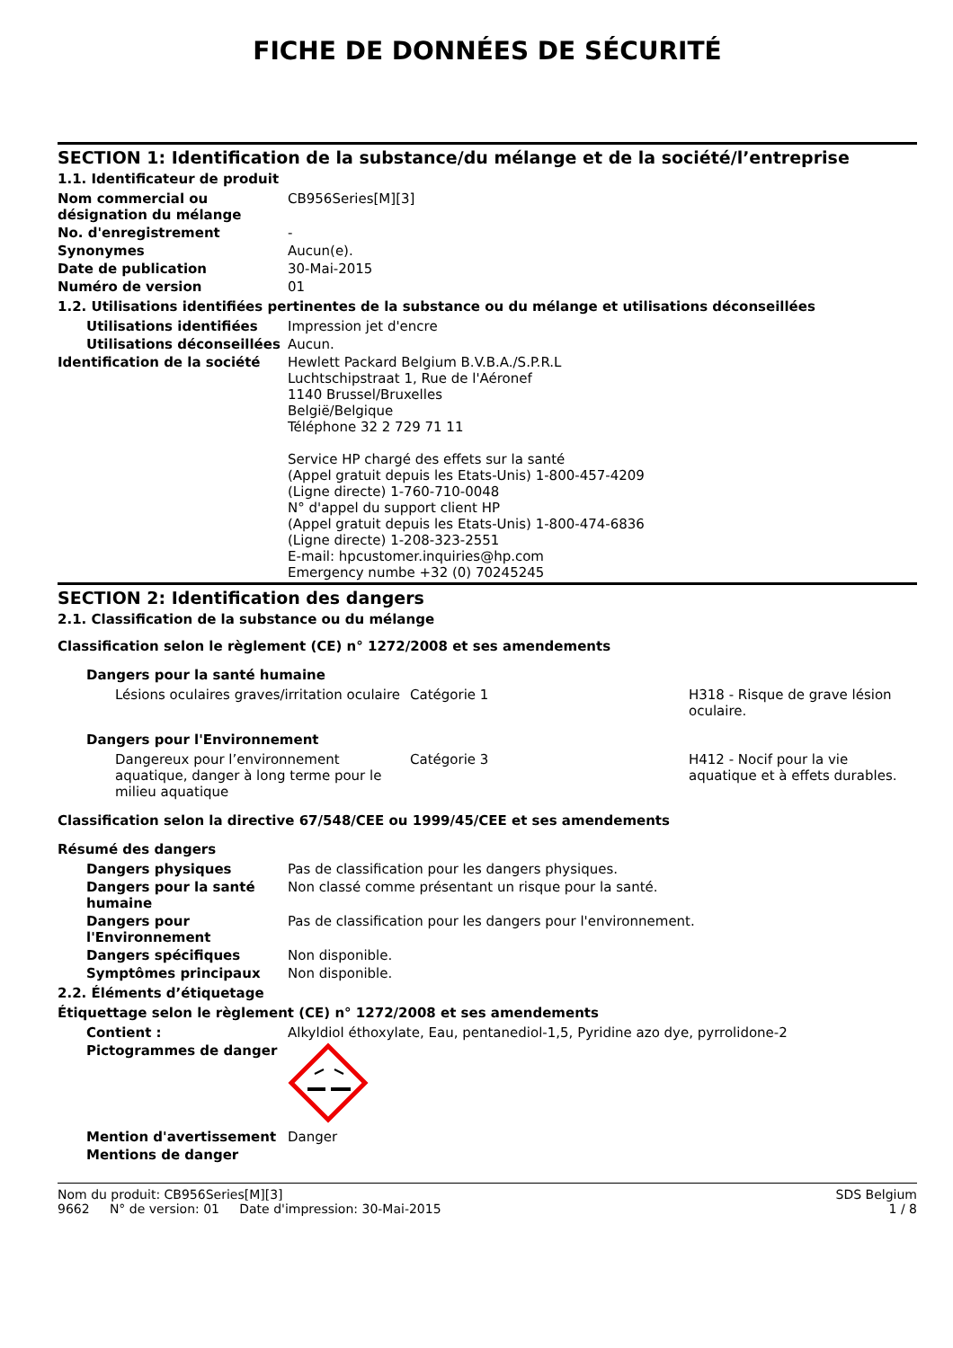FICHE DE DONNÉES DE SÉCURITÉ
SECTION 1: Identification de la substance/du mélange et de la société/l’entreprise
1.1. Identificateur de produit
Nom commercial ou désignation du mélange
CB956Series[M][3]
No. d'enregistrement -
Synonymes Aucun(e).
Date de publication 30-Mai-2015
Numéro de version 01
1.2. Utilisations identifiées pertinentes de la substance ou du mélange et utilisations déconseillées
Utilisations identifiées Impression jet d'encre
Utilisations déconseillées
Aucun.
Identification de la société Hewlett Packard Belgium B.V.B.A./S.P.R.L
Luchtschipstraat 1, Rue de l'Aéronef
1140 Brussel/Bruxelles
België/Belgique
Téléphone 32 2 729 71 11
Service HP chargé des effets sur la santé
(Appel gratuit depuis les Etats-Unis) 1-800-457-4209
(Ligne directe) 1-760-710-0048
N° d'appel du support client HP
(Appel gratuit depuis les Etats-Unis) 1-800-474-6836
(Ligne directe) 1-208-323-2551
E-mail: hpcustomer.inquiries@hp.com
Emergency numbe +32 (0) 70245245
SECTION 2: Identification des dangers
2.1. Classification de la substance ou du mélange
Classification selon le règlement (CE) n° 1272/2008 et ses amendements
Dangers pour la santé humaine
Lésions oculaires graves/irritation oculaire
Catégorie 1 H318 - Risque de grave lésion oculaire.
Dangers pour l'Environnement
Dangereux pour l’environnement aquatique, danger à long terme pour le milieu aquatique
Catégorie 3 H412 - Nocif pour la vie aquatique et à effets durables.
Classification selon la directive 67/548/CEE ou 1999/45/CEE et ses amendements
Résumé des dangers
Dangers physiques Pas de classification pour les dangers physiques.
Dangers pour la santé humaine
Non classé comme présentant un risque pour la santé.
Dangers pour l'Environnement
Pas de classification pour les dangers pour l'environnement.
Dangers spécifiques Non disponible.
Symptômes principaux Non disponible.
2.2. Éléments d’étiquetage
Étiquettage selon le règlement (CE) n° 1272/2008 et ses amendements
Contient : Alkyldiol éthoxylate, Eau, pentanediol-1,5, Pyridine azo dye, pyrrolidone-2
Pictogrammes de danger
Mention d'avertissement Danger
Mentions de danger
Nom du produit: CB956Series[M][3]
9662 N° de version: 01 Date d'impression: 30-Mai-2015
SDS Belgium
1 / 8